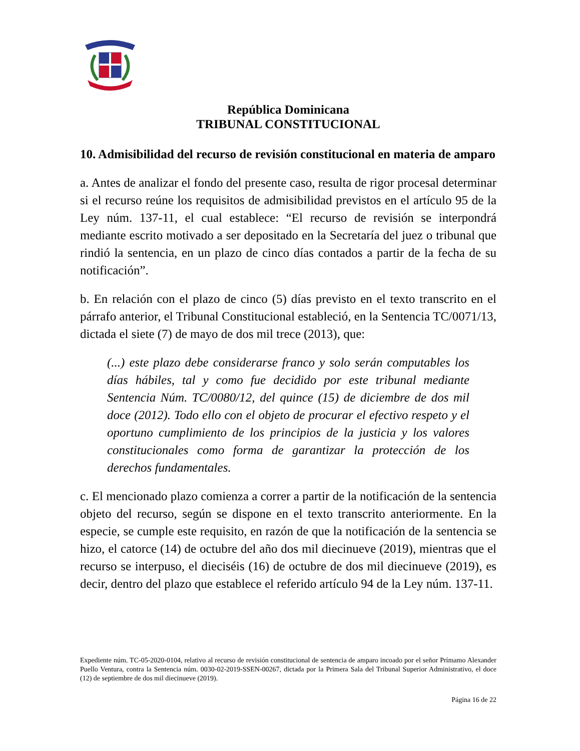República Dominicana
TRIBUNAL CONSTITUCIONAL
10. Admisibilidad del recurso de revisión constitucional en materia de amparo
a. Antes de analizar el fondo del presente caso, resulta de rigor procesal determinar si el recurso reúne los requisitos de admisibilidad previstos en el artículo 95 de la Ley núm. 137-11, el cual establece: “El recurso de revisión se interpondrá mediante escrito motivado a ser depositado en la Secretaría del juez o tribunal que rindió la sentencia, en un plazo de cinco días contados a partir de la fecha de su notificación”.
b. En relación con el plazo de cinco (5) días previsto en el texto transcrito en el párrafo anterior, el Tribunal Constitucional estableció, en la Sentencia TC/0071/13, dictada el siete (7) de mayo de dos mil trece (2013), que:
(...) este plazo debe considerarse franco y solo serán computables los días hábiles, tal y como fue decidido por este tribunal mediante Sentencia Núm. TC/0080/12, del quince (15) de diciembre de dos mil doce (2012). Todo ello con el objeto de procurar el efectivo respeto y el oportuno cumplimiento de los principios de la justicia y los valores constitucionales como forma de garantizar la protección de los derechos fundamentales.
c. El mencionado plazo comienza a correr a partir de la notificación de la sentencia objeto del recurso, según se dispone en el texto transcrito anteriormente. En la especie, se cumple este requisito, en razón de que la notificación de la sentencia se hizo, el catorce (14) de octubre del año dos mil diecinueve (2019), mientras que el recurso se interpuso, el dieciséis (16) de octubre de dos mil diecinueve (2019), es decir, dentro del plazo que establece el referido artículo 94 de la Ley núm. 137-11.
Expediente núm. TC-05-2020-0104, relativo al recurso de revisión constitucional de sentencia de amparo incoado por el señor Prímamo Alexander Puello Ventura, contra la Sentencia núm. 0030-02-2019-SSEN-00267, dictada por la Primera Sala del Tribunal Superior Administrativo, el doce (12) de septiembre de dos mil diecinueve (2019).
Página 16 de 22